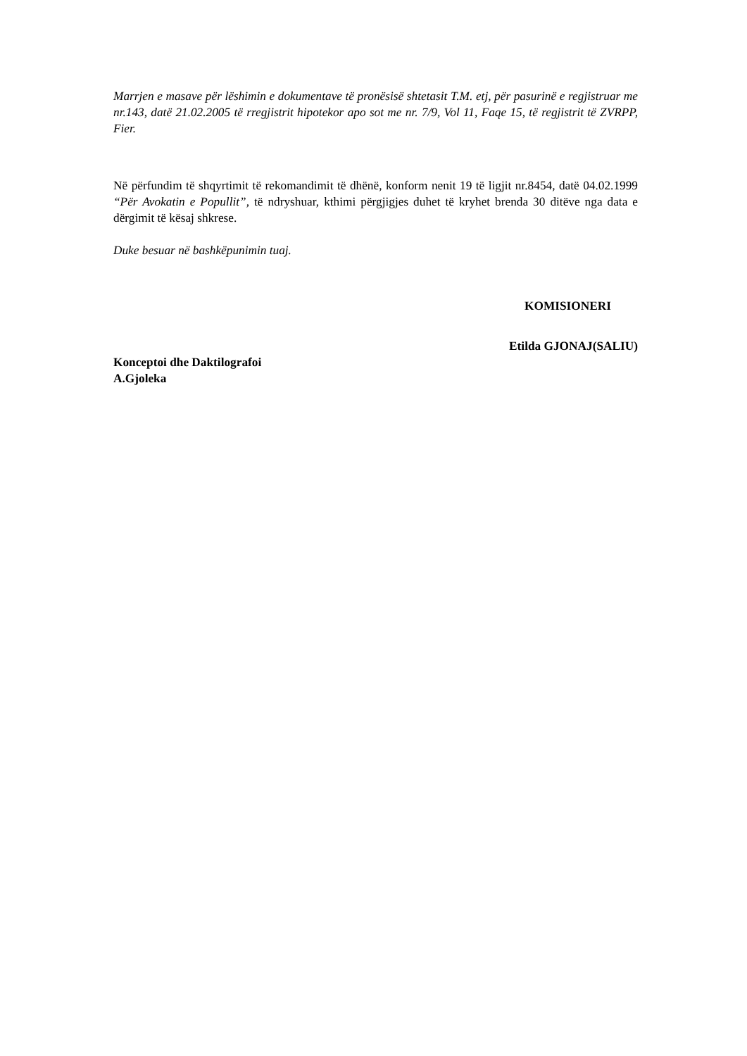Marrjen e masave për lëshimin e dokumentave të pronësisë shtetasit T.M. etj, për pasurinë e regjistruar me nr.143, datë 21.02.2005 të rregjistrit hipotekor apo sot me nr. 7/9, Vol 11, Faqe 15, të regjistrit të ZVRPP, Fier.
Në përfundim të shqyrtimit të rekomandimit të dhënë, konform nenit 19 të ligjit nr.8454, datë 04.02.1999 “Për Avokatin e Popullit”, të ndryshuar, kthimi përgjigjes duhet të kryhet brenda 30 ditëve nga data e dërgimit të kësaj shkrese.
Duke besuar në bashkëpunimin tuaj.
KOMISIONERI
Etilda GJONAJ(SALIU)
Konceptoi dhe Daktilografoi
A.Gjoleka